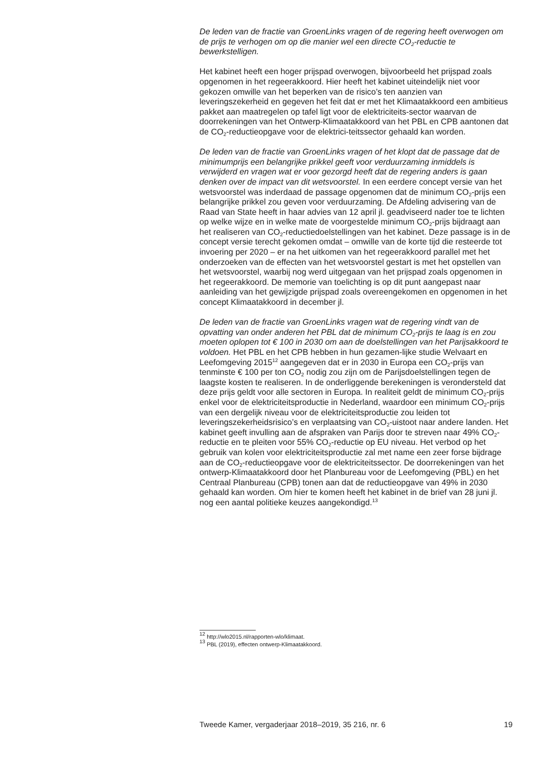De leden van de fractie van GroenLinks vragen of de regering heeft overwogen om de prijs te verhogen om op die manier wel een directe CO<sub>2</sub>-reductie te bewerkstelligen.
Het kabinet heeft een hoger prijspad overwogen, bijvoorbeeld het prijspad zoals opgenomen in het regeerakkoord. Hier heeft het kabinet uiteindelijk niet voor gekozen omwille van het beperken van de risico’s ten aanzien van leveringszekerheid en gegeven het feit dat er met het Klimaatakkoord een ambitieus pakket aan maatregelen op tafel ligt voor de elektriciteits-sector waarvan de doorrekeningen van het Ontwerp-Klimaatakkoord van het PBL en CPB aantonen dat de CO<sub>2</sub>-reductieopgave voor de elektrici-teitssector gehaald kan worden.
De leden van de fractie van GroenLinks vragen of het klopt dat de passage dat de minimumprijs een belangrijke prikkel geeft voor verduurzaming inmiddels is verwijderd en vragen wat er voor gezorgd heeft dat de regering anders is gaan denken over de impact van dit wetsvoorstel. In een eerdere concept versie van het wetsvoorstel was inderdaad de passage opgenomen dat de minimum CO<sub>2</sub>-prijs een belangrijke prikkel zou geven voor verduurzaming. De Afdeling advisering van de Raad van State heeft in haar advies van 12 april jl. geadviseerd nader toe te lichten op welke wijze en in welke mate de voorgestelde minimum CO<sub>2</sub>-prijs bijdraagt aan het realiseren van CO<sub>2</sub>-reductiedoelstellingen van het kabinet. Deze passage is in de concept versie terecht gekomen omdat – omwille van de korte tijd die resteerde tot invoering per 2020 – er na het uitkomen van het regeerakkoord parallel met het onderzoeken van de effecten van het wetsvoorstel gestart is met het opstellen van het wetsvoorstel, waarbij nog werd uitgegaan van het prijspad zoals opgenomen in het regeerakkoord. De memorie van toelichting is op dit punt aangepast naar aanleiding van het gewijzigde prijspad zoals overeengekomen en opgenomen in het concept Klimaatakkoord in december jl.
De leden van de fractie van GroenLinks vragen wat de regering vindt van de opvatting van onder anderen het PBL dat de minimum CO<sub>2</sub>-prijs te laag is en zou moeten oplopen tot € 100 in 2030 om aan de doelstellingen van het Parijsakkoord te voldoen. Het PBL en het CPB hebben in hun gezamen-lijke studie Welvaart en Leefomgeving 2015<sup>12</sup> aangegeven dat er in 2030 in Europa een CO<sub>2</sub>-prijs van tenminste € 100 per ton CO<sub>2</sub> nodig zou zijn om de Parijsdoelstellingen tegen de laagste kosten te realiseren. In de onderliggende berekeningen is verondersteld dat deze prijs geldt voor alle sectoren in Europa. In realiteit geldt de minimum CO<sub>2</sub>-prijs enkel voor de elektriciteitsproductie in Nederland, waardoor een minimum CO<sub>2</sub>-prijs van een dergelijk niveau voor de elektriciteitsproductie zou leiden tot leveringszekerheidsrisico’s en verplaatsing van CO<sub>2</sub>-uistoot naar andere landen. Het kabinet geeft invulling aan de afspraken van Parijs door te streven naar 49% CO<sub>2</sub>-reductie en te pleiten voor 55% CO<sub>2</sub>-reductie op EU niveau. Het verbod op het gebruik van kolen voor elektriciteitsproductie zal met name een zeer forse bijdrage aan de CO<sub>2</sub>-reductieopgave voor de elektriciteitssector. De doorrekeningen van het ontwerp-Klimaatakkoord door het Planbureau voor de Leefomgeving (PBL) en het Centraal Planbureau (CPB) tonen aan dat de reductieopgave van 49% in 2030 gehaald kan worden. Om hier te komen heeft het kabinet in de brief van 28 juni jl. nog een aantal politieke keuzes aangekondigd.<sup>13</sup>
<sup>12</sup> http://wlo2015.nl/rapporten-wlo/klimaat.
<sup>13</sup> PBL (2019), effecten ontwerp-Klimaatakkoord.
Tweede Kamer, vergaderjaar 2018–2019, 35 216, nr. 6 19